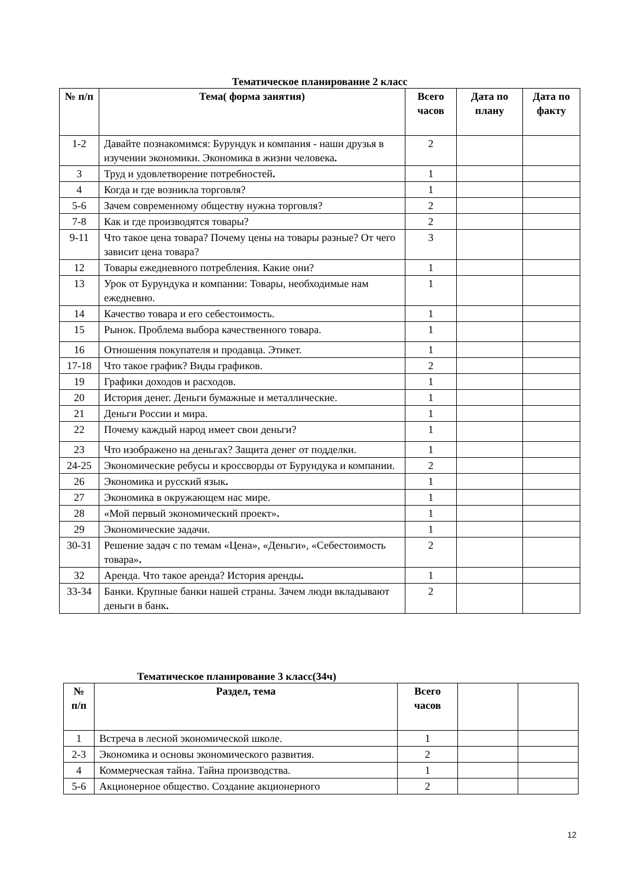Тематическое планирование 2 класс
| № п/п | Тема( форма занятия) | Всего часов | Дата по плану | Дата по факту |
| --- | --- | --- | --- | --- |
| 1-2 | Давайте познакомимся: Бурундук и компания - наши друзья в изучении экономики. Экономика в жизни человека . | 2 | | |
| 3 | Труд и удовлетворение потребностей . | 1 | | |
| 4 | Когда и где возникла торговля? | 1 | | |
| 5-6 | Зачем современному обществу нужна торговля? | 2 | | |
| 7-8 | Как и где производятся товары? | 2 | | |
| 9-11 | Что такое цена товара? Почему цены на товары разные? От чего зависит цена товара? | 3 | | |
| 12 | Товары ежедневного потребления. Какие они? | 1 | | |
| 13 | Урок от Бурундука и компании: Товары, необходимые нам ежедневно. | 1 | | |
| 14 | Качество товара и его себестоимость. | 1 | | |
| 15 | Рынок. Проблема выбора качественного товара. | 1 | | |
| 16 | Отношения покупателя и продавца. Этикет. | 1 | | |
| 17-18 | Что такое график? Виды графиков. | 2 | | |
| 19 | Графики доходов и расходов. | 1 | | |
| 20 | История денег. Деньги бумажные и металлические. | 1 | | |
| 21 | Деньги России и мира. | 1 | | |
| 22 | Почему каждый народ имеет свои деньги? | 1 | | |
| 23 | Что изображено на деньгах? Защита денег от подделки. | 1 | | |
| 24-25 | Экономические ребусы и кроссворды от Бурундука и компании. | 2 | | |
| 26 | Экономика и русский язык . | 1 | | |
| 27 | Экономика в окружающем нас мире. | 1 | | |
| 28 | «Мой первый экономический проект» . | 1 | | |
| 29 | Экономические задачи. | 1 | | |
| 30-31 | Решение задач с по темам «Цена», «Деньги», «Себестоимость товара» . | 2 | | |
| 32 | Аренда. Что такое аренда? История аренды . | 1 | | |
| 33-34 | Банки. Крупные банки нашей страны. Зачем люди вкладывают деньги в банк . | 2 | | |
Тематическое планирование 3 класс(34ч)
| № п/п | Раздел, тема | Всего часов | | |
| --- | --- | --- | --- | --- |
| 1 | Встреча в лесной экономической школе. | 1 | | |
| 2-3 | Экономика и основы экономического развития. | 2 | | |
| 4 | Коммерческая тайна. Тайна производства. | 1 | | |
| 5-6 | Акционерное общество. Создание акционерного | 2 | | |
12